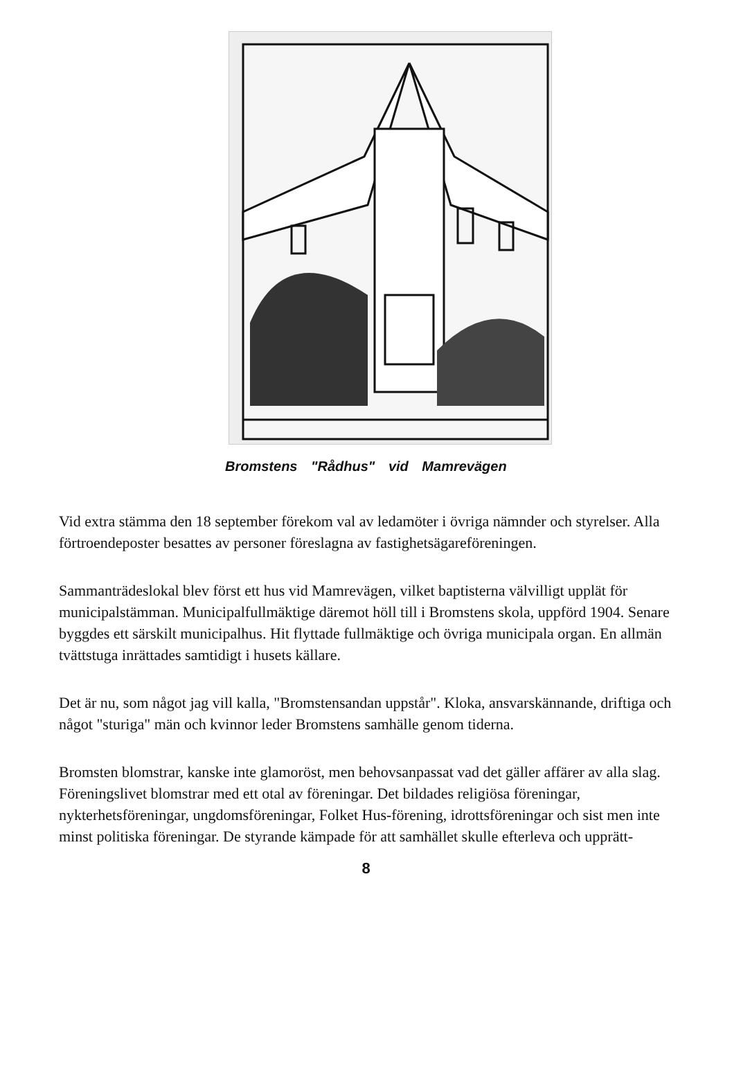Bromstens "Rådhus" vid Mamrevägen
Vid extra stämma den 18 september förekom val av ledamöter i övriga nämnder och styrelser. Alla förtroendeposter besattes av personer föreslagna av fastighetsägareföreningen.
Sammanträdeslokal blev först ett hus vid Mamrevägen, vilket baptisterna välvilligt upplät för municipalstämman. Municipalfullmäktige däremot höll till i Bromstens skola, uppförd 1904. Senare byggdes ett särskilt municipalhus. Hit flyttade fullmäktige och övriga municipala organ. En allmän tvättstuga inrättades samtidigt i husets källare.
Det är nu, som något jag vill kalla, "Bromstensandan uppstår". Kloka, ansvarskännande, driftiga och något "sturiga" män och kvinnor leder Bromstens samhälle genom tiderna.
Bromsten blomstrar, kanske inte glamoröst, men behovsanpassat vad det gäller affärer av alla slag. Föreningslivet blomstrar med ett otal av föreningar. Det bildades religiösa föreningar, nykterhetsföreningar, ungdomsföreningar, Folket Hus-förening, idrottsföreningar och sist men inte minst politiska föreningar. De styrande kämpade för att samhället skulle efterleva och upprätt-
8